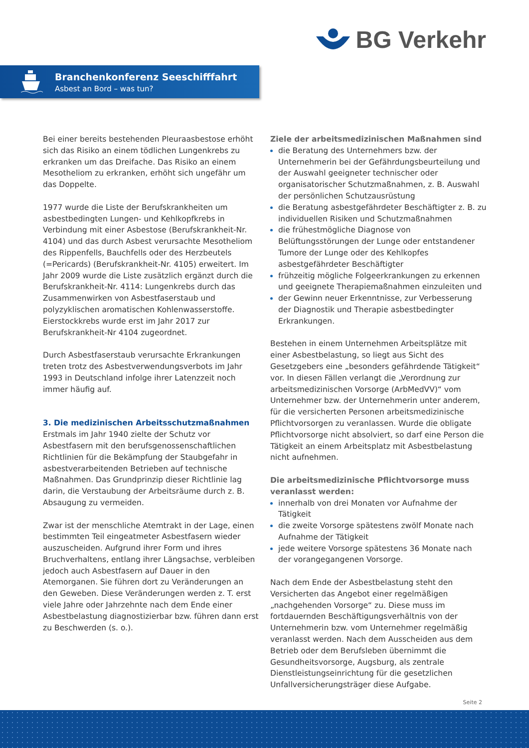BG Verkehr
Branchenkonferenz Seeschifffahrt
Asbest an Bord – was tun?
Bei einer bereits bestehenden Pleuraasbestose erhöht sich das Risiko an einem tödlichen Lungenkrebs zu erkranken um das Dreifache. Das Risiko an einem Mesotheliom zu erkranken, erhöht sich ungefähr um das Doppelte.
1977 wurde die Liste der Berufskrankheiten um asbestbedingten Lungen- und Kehlkopfkrebs in Verbindung mit einer Asbestose (Berufskrankheit-Nr. 4104) und das durch Asbest verursachte Mesotheliom des Rippenfells, Bauchfells oder des Herzbeutels (=Pericards) (Berufskrankheit-Nr. 4105) erweitert. Im Jahr 2009 wurde die Liste zusätzlich ergänzt durch die Berufskrankheit-Nr. 4114: Lungenkrebs durch das Zusammenwirken von Asbestfaserstaub und polyzyklischen aromatischen Kohlenwasserstoffe. Eierstockkrebs wurde erst im Jahr 2017 zur Berufskrankheit-Nr 4104 zugeordnet.
Durch Asbestfaserstaub verursachte Erkrankungen treten trotz des Asbestverwendungsverbots im Jahr 1993 in Deutschland infolge ihrer Latenzzeit noch immer häufig auf.
3. Die medizinischen Arbeitsschutzmaßnahmen
Erstmals im Jahr 1940 zielte der Schutz vor Asbestfasern mit den berufsgenossenschaftlichen Richtlinien für die Bekämpfung der Staubgefahr in asbestverarbeitenden Betrieben auf technische Maßnahmen. Das Grundprinzip dieser Richtlinie lag darin, die Verstaubung der Arbeitsräume durch z. B. Absaugung zu vermeiden.
Zwar ist der menschliche Atemtrakt in der Lage, einen bestimmten Teil eingeatmeter Asbestfasern wieder auszuscheiden. Aufgrund ihrer Form und ihres Bruchverhaltens, entlang ihrer Längsachse, verbleiben jedoch auch Asbestfasern auf Dauer in den Atemorganen. Sie führen dort zu Veränderungen an den Geweben. Diese Veränderungen werden z. T. erst viele Jahre oder Jahrzehnte nach dem Ende einer Asbestbelastung diagnostizierbar bzw. führen dann erst zu Beschwerden (s. o.).
Ziele der arbeitsmedizinischen Maßnahmen sind
die Beratung des Unternehmers bzw. der Unternehmerin bei der Gefährdungsbeurteilung und der Auswahl geeigneter technischer oder organisatorischer Schutzmaßnahmen, z. B. Auswahl der persönlichen Schutzausrüstung
die Beratung asbestgefährdeter Beschäftigter z. B. zu individuellen Risiken und Schutzmaßnahmen
die frühestmögliche Diagnose von Belüftungsstörungen der Lunge oder entstandener Tumore der Lunge oder des Kehlkopfes asbestgefährdeter Beschäftigter
frühzeitig mögliche Folgeerkrankungen zu erkennen und geeignete Therapiemaßnahmen einzuleiten und
der Gewinn neuer Erkenntnisse, zur Verbesserung der Diagnostik und Therapie asbestbedingter Erkrankungen.
Bestehen in einem Unternehmen Arbeitsplätze mit einer Asbestbelastung, so liegt aus Sicht des Gesetzgebers eine „besonders gefährdende Tätigkeit“ vor. In diesen Fällen verlangt die „Verordnung zur arbeitsmedizinischen Vorsorge (ArbMedVV)“ vom Unternehmer bzw. der Unternehmerin unter anderem, für die versicherten Personen arbeitsmedizinische Pflichtvorsorgen zu veranlassen. Wurde die obligate Pflichtvorsorge nicht absolviert, so darf eine Person die Tätigkeit an einem Arbeitsplatz mit Asbestbelastung nicht aufnehmen.
Die arbeitsmedizinische Pflichtvorsorge muss veranlasst werden:
innerhalb von drei Monaten vor Aufnahme der Tätigkeit
die zweite Vorsorge spätestens zwölf Monate nach Aufnahme der Tätigkeit
jede weitere Vorsorge spätestens 36 Monate nach der vorangegangenen Vorsorge.
Nach dem Ende der Asbestbelastung steht den Versicherten das Angebot einer regelmäßigen „nachgehenden Vorsorge“ zu. Diese muss im fortdauernden Beschäftigungsverhältnis von der Unternehmerin bzw. vom Unternehmer regelmäßig veranlasst werden. Nach dem Ausscheiden aus dem Betrieb oder dem Berufsleben übernimmt die Gesundheitsvorsorge, Augsburg, als zentrale Dienstleistungseinrichtung für die gesetzlichen Unfallversicherungsträger diese Aufgabe.
Seite 2